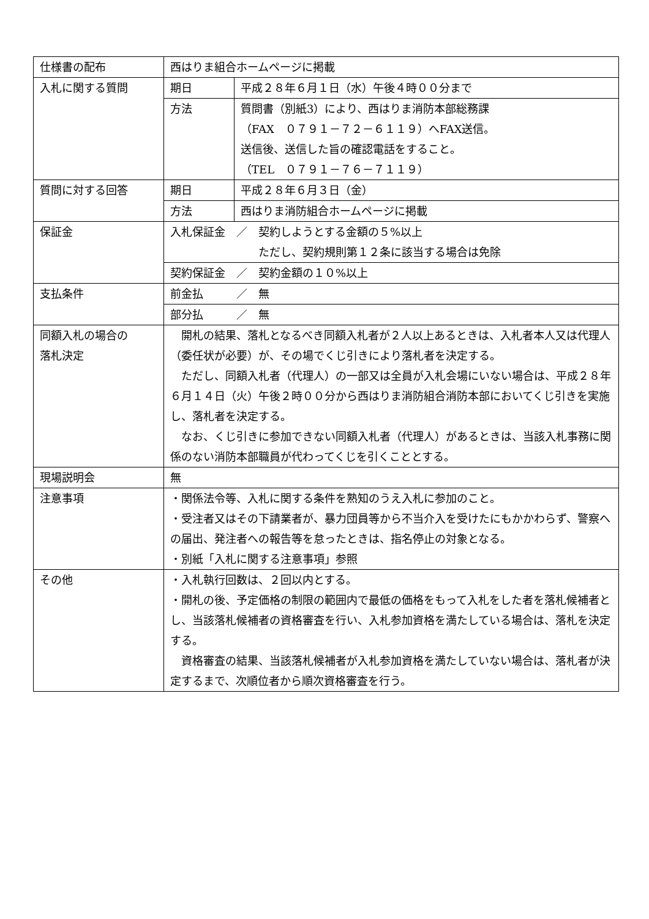| 仕様書の配布 | 西はりま組合ホームページに掲載 | |
| 入札に関する質問 | 期日 | 平成２８年６月１日（水）午後４時００分まで |
| | 方法 | 質問書（別紙3）により、西はりま消防本部総務課 （FAX ０７９１－７２－６１１９）へFAX送信。 送信後、送信した旨の確認電話をすること。 （TEL ０７９１－７６－７１１９） |
| 質問に対する回答 | 期日 | 平成２８年６月３日（金） |
| | 方法 | 西はりま消防組合ホームページに掲載 |
| 保証金 | 入札保証金 ／ 契約しようとする金額の５%以上 ただし、契約規則第１２条に該当する場合は免除 | |
| | 契約保証金 ／ 契約金額の１０%以上 | |
| 支払条件 | 前金払 ／ 無 | |
| | 部分払 ／ 無 | |
| 同額入札の場合の 落札決定 | 開札の結果、落札となるべき同額入札者が２人以上あるときは、入札者本人又は代理人（委任状が必要）が、その場でくじ引きにより落札者を決定する。 ただし、同額入札者（代理人）の一部又は全員が入札会場にいない場合は、平成２８年６月１４日（火）午後２時００分から西はりま消防組合消防本部においてくじ引きを実施し、落札者を決定する。 なお、くじ引きに参加できない同額入札者（代理人）があるときは、当該入札事務に関係のない消防本部職員が代わってくじを引くこととする。 | |
| 現場説明会 | 無 | |
| 注意事項 | ・関係法令等、入札に関する条件を熟知のうえ入札に参加のこと。 ・受注者又はその下請業者が、暴力団員等から不当介入を受けたにもかかわらず、警察への届出、発注者への報告等を怠ったときは、指名停止の対象となる。 ・別紙「入札に関する注意事項」参照 | |
| その他 | ・入札執行回数は、２回以内とする。 ・開札の後、予定価格の制限の範囲内で最低の価格をもって入札をした者を落札候補者とし、当該落札候補者の資格審査を行い、入札参加資格を満たしている場合は、落札を決定する。 資格審査の結果、当該落札候補者が入札参加資格を満たしていない場合は、落札者が決定するまで、次順位者から順次資格審査を行う。 | |